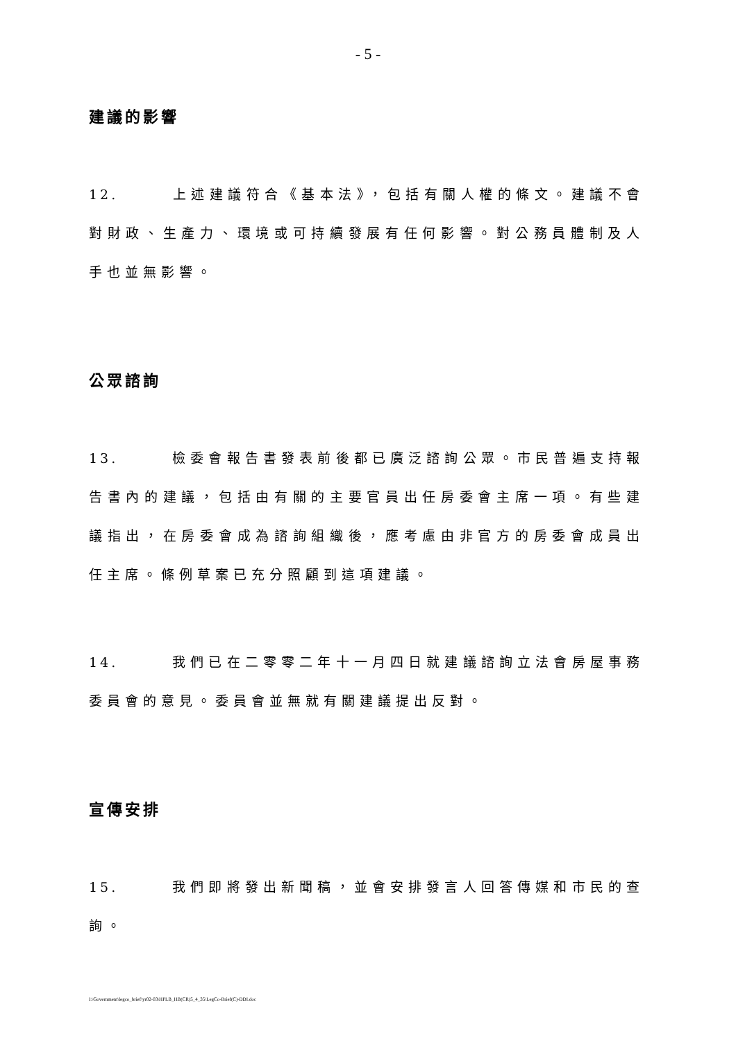- 5 -
建議的影響
12. 上述建議符合《基本法》，包括有關人權的條文。建議不會對財政、生產力、環境或可持續發展有任何影響。對公務員體制及人手也並無影響。
公眾諮詢
13. 檢委會報告書發表前後都已廣泛諮詢公眾。市民普遍支持報告書內的建議，包括由有關的主要官員出任房委會主席一項。有些建議指出，在房委會成為諮詢組織後，應考慮由非官方的房委會成員出任主席。條例草案已充分照顧到這項建議。
14. 我們已在二零零二年十一月四日就建議諮詢立法會房屋事務委員會的意見。委員會並無就有關建議提出反對。
宣傳安排
15. 我們即將發出新聞稿，並會安排發言人回答傳媒和市民的查詢。
I:\Government\legco_brief\yr02-03\HPLB_HB(CR)5_4_35\LegCo-Brief(C)-DDI.doc